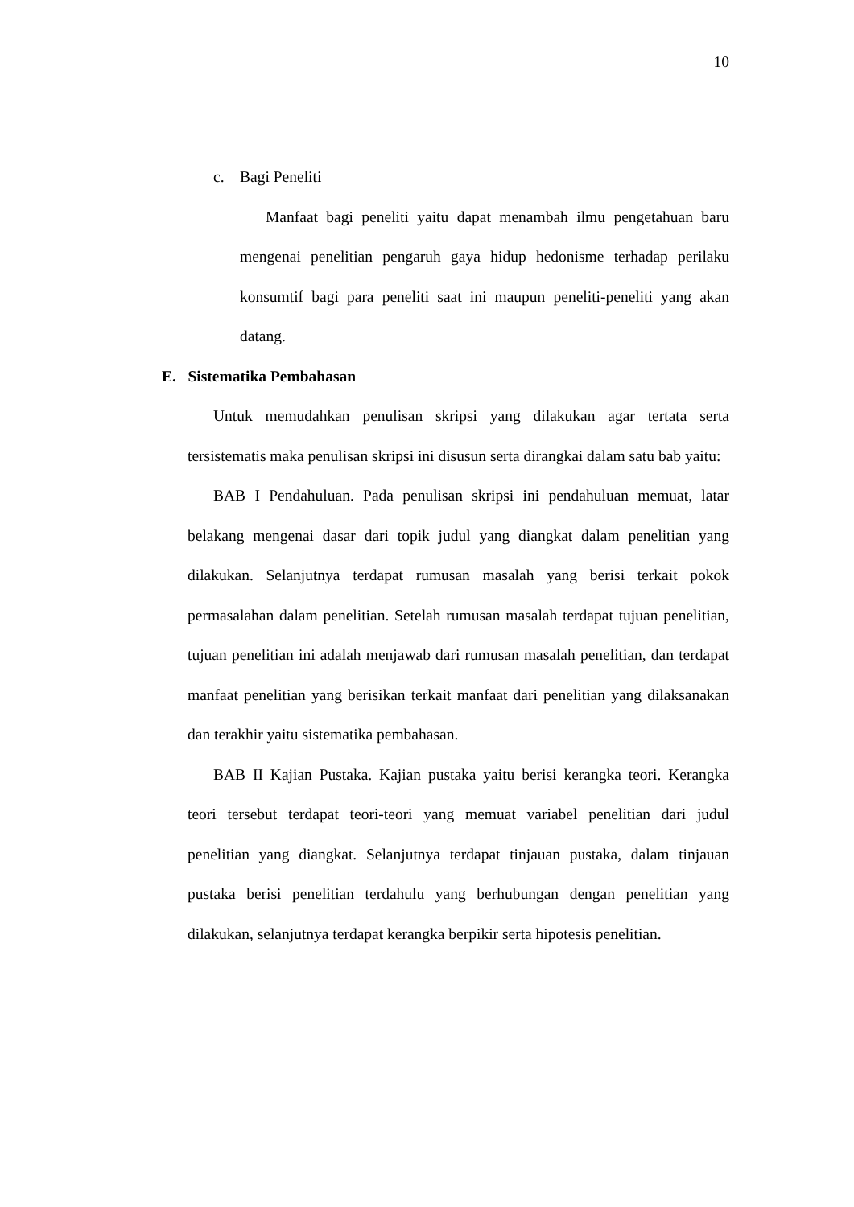10
c. Bagi Peneliti
Manfaat bagi peneliti yaitu dapat menambah ilmu pengetahuan baru mengenai penelitian pengaruh gaya hidup hedonisme terhadap perilaku konsumtif bagi para peneliti saat ini maupun peneliti-peneliti yang akan datang.
E. Sistematika Pembahasan
Untuk memudahkan penulisan skripsi yang dilakukan agar tertata serta tersistematis maka penulisan skripsi ini disusun serta dirangkai dalam satu bab yaitu:
BAB I Pendahuluan. Pada penulisan skripsi ini pendahuluan memuat, latar belakang mengenai dasar dari topik judul yang diangkat dalam penelitian yang dilakukan. Selanjutnya terdapat rumusan masalah yang berisi terkait pokok permasalahan dalam penelitian. Setelah rumusan masalah terdapat tujuan penelitian, tujuan penelitian ini adalah menjawab dari rumusan masalah penelitian, dan terdapat manfaat penelitian yang berisikan terkait manfaat dari penelitian yang dilaksanakan dan terakhir yaitu sistematika pembahasan.
BAB II Kajian Pustaka. Kajian pustaka yaitu berisi kerangka teori. Kerangka teori tersebut terdapat teori-teori yang memuat variabel penelitian dari judul penelitian yang diangkat. Selanjutnya terdapat tinjauan pustaka, dalam tinjauan pustaka berisi penelitian terdahulu yang berhubungan dengan penelitian yang dilakukan, selanjutnya terdapat kerangka berpikir serta hipotesis penelitian.